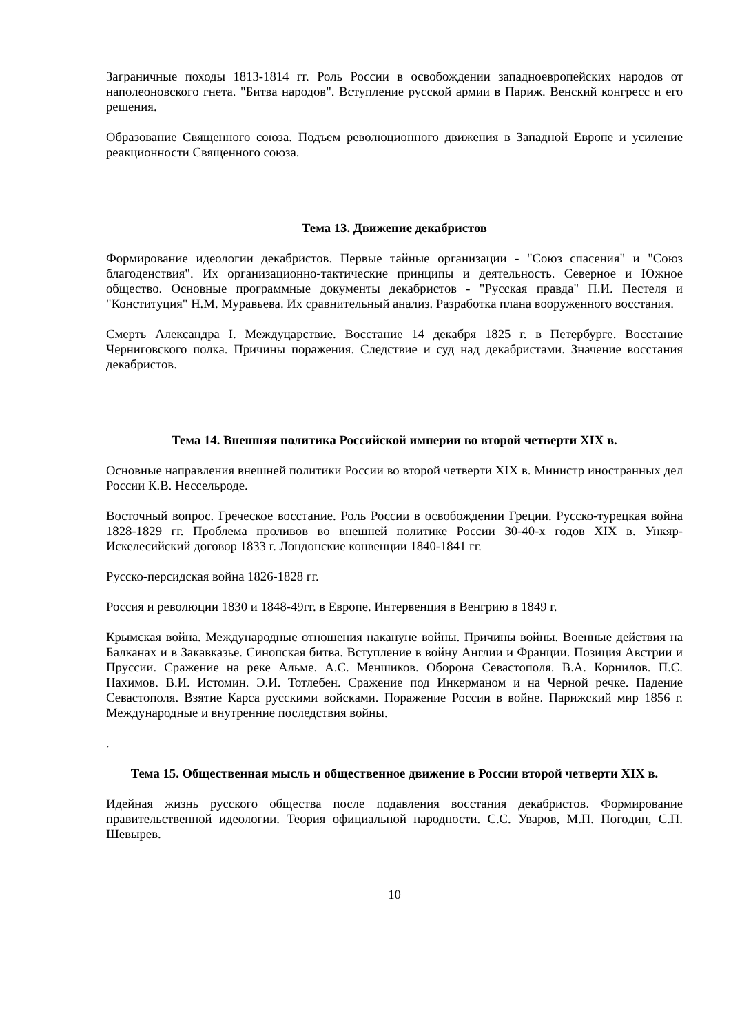Заграничные походы 1813-1814 гг. Роль России в освобождении западноевропейских народов от наполеоновского гнета. "Битва народов". Вступление русской армии в Париж. Венский конгресс и его решения.
Образование Священного союза. Подъем революционного движения в Западной Европе и усиление реакционности Священного союза.
Тема 13. Движение декабристов
Формирование идеологии декабристов. Первые тайные организации - "Союз спасения" и "Союз благоденствия". Их организационно-тактические принципы и деятельность. Северное и Южное общество. Основные программные документы декабристов - "Русская правда" П.И. Пестеля и "Конституция" Н.М. Муравьева. Их сравнительный анализ. Разработка плана вооруженного восстания.
Смерть Александра I. Междуцарствие. Восстание 14 декабря 1825 г. в Петербурге. Восстание Черниговского полка. Причины поражения. Следствие и суд над декабристами. Значение восстания декабристов.
Тема 14. Внешняя политика Российской империи во второй четверти XIX в.
Основные направления внешней политики России во второй четверти XIX в. Министр иностранных дел России К.В. Нессельроде.
Восточный вопрос. Греческое восстание. Роль России в освобождении Греции. Русско-турецкая война 1828-1829 гг. Проблема проливов во внешней политике России 30-40-х годов XIX в. Ункяр-Искелесийский договор 1833 г. Лондонские конвенции 1840-1841 гг.
Русско-персидская война 1826-1828 гг.
Россия и революции 1830 и 1848-49гг. в Европе. Интервенция в Венгрию в 1849 г.
Крымская война. Международные отношения накануне войны. Причины войны. Военные действия на Балканах и в Закавказье. Синопская битва. Вступление в войну Англии и Франции. Позиция Австрии и Пруссии. Сражение на реке Альме. А.С. Меншиков. Оборона Севастополя. В.А. Корнилов. П.С. Нахимов. В.И. Истомин. Э.И. Тотлебен. Сражение под Инкерманом и на Черной речке. Падение Севастополя. Взятие Карса русскими войсками. Поражение России в войне. Парижский мир 1856 г. Международные и внутренние последствия войны.
.
Тема 15. Общественная мысль и общественное движение в России второй четверти XIX в.
Идейная жизнь русского общества после подавления восстания декабристов. Формирование правительственной идеологии. Теория официальной народности. С.С. Уваров, М.П. Погодин, С.П. Шевырев.
10